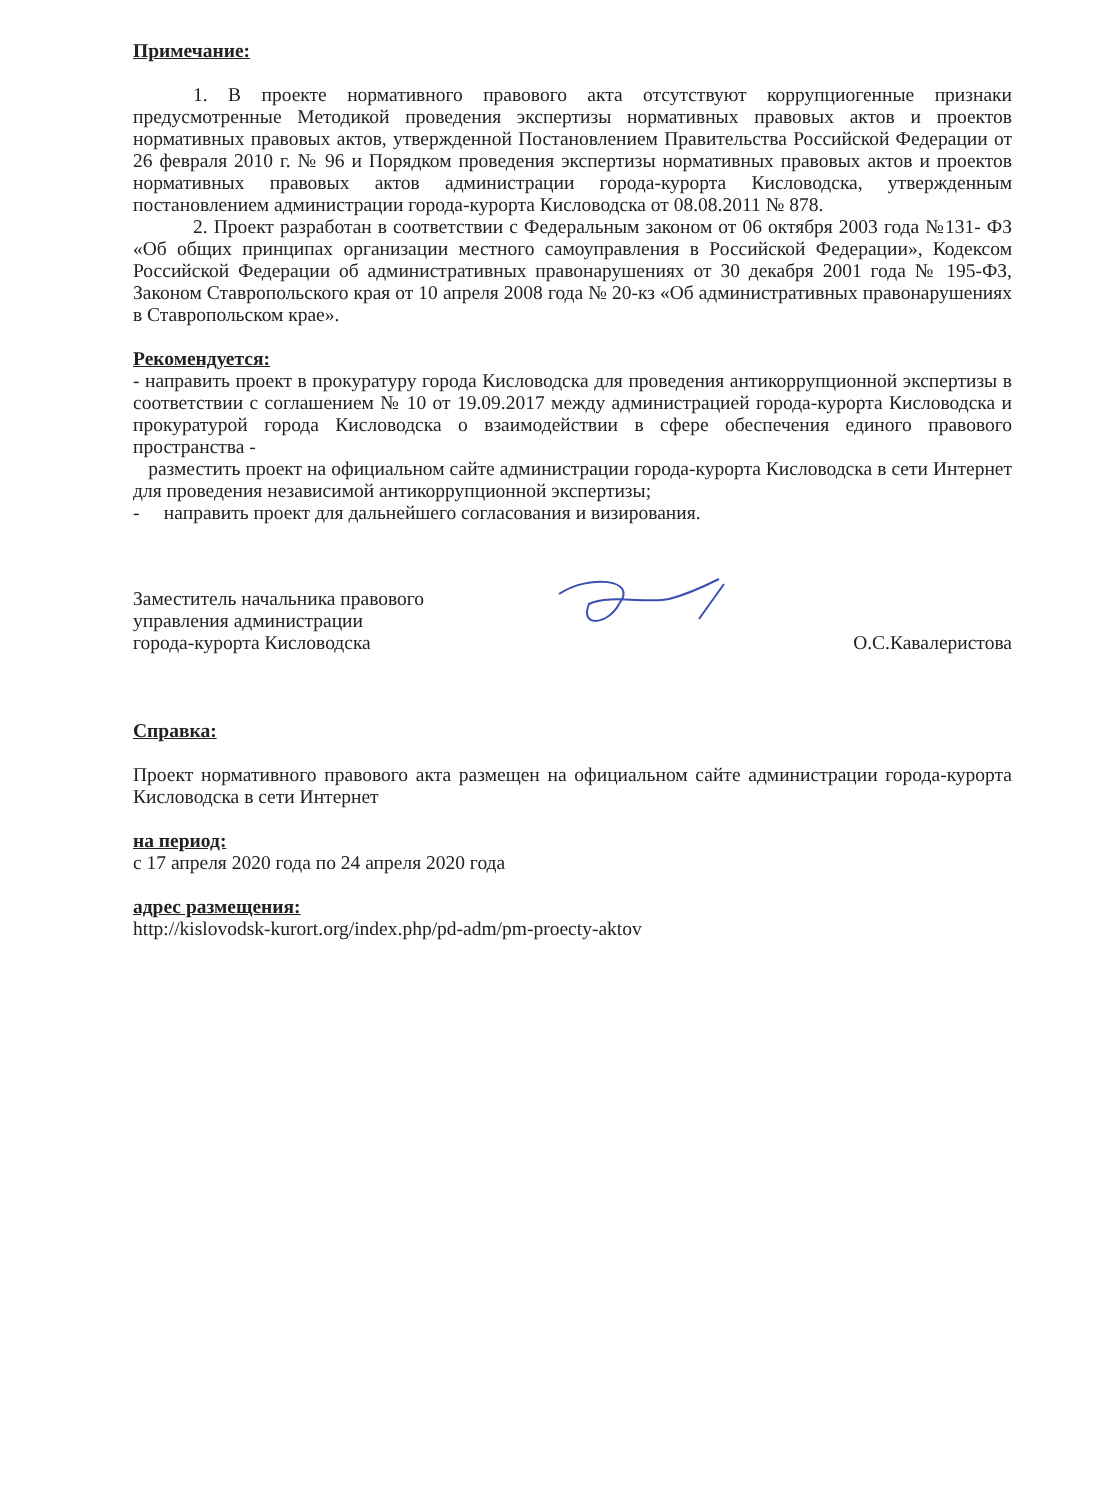Примечание:
1. В проекте нормативного правового акта отсутствуют коррупциогенные признаки предусмотренные Методикой проведения экспертизы нормативных правовых актов и проектов нормативных правовых актов, утвержденной Постановлением Правительства Российской Федерации от 26 февраля 2010 г. № 96 и Порядком проведения экспертизы нормативных правовых актов и проектов нормативных правовых актов администрации города-курорта Кисловодска, утвержденным постановлением администрации города-курорта Кисловодска от 08.08.2011 № 878.
2. Проект разработан в соответствии с Федеральным законом от 06 октября 2003 года №131- ФЗ «Об общих принципах организации местного самоуправления в Российской Федерации», Кодексом Российской Федерации об административных правонарушениях от 30 декабря 2001 года № 195-ФЗ, Законом Ставропольского края от 10 апреля 2008 года № 20-кз «Об административных правонарушениях в Ставропольском крае».
Рекомендуется:
- направить проект в прокуратуру города Кисловодска для проведения антикоррупционной экспертизы в соответствии с соглашением № 10 от 19.09.2017 между администрацией города-курорта Кисловодска и прокуратурой города Кисловодска о взаимодействии в сфере обеспечения единого правового пространства -
разместить проект на официальном сайте администрации города-курорта Кисловодска в сети Интернет для проведения независимой антикоррупционной экспертизы;
- направить проект для дальнейшего согласования и визирования.
Заместитель начальника правового
управления администрации
города-курорта Кисловодска
О.С.Кавалеристова
Справка:
Проект нормативного правового акта размещен на официальном сайте администрации города-курорта Кисловодска в сети Интернет
на период:
с 17 апреля 2020 года по 24 апреля 2020 года
адрес размещения:
http://kislovodsk-kurort.org/index.php/pd-adm/pm-proecty-aktov